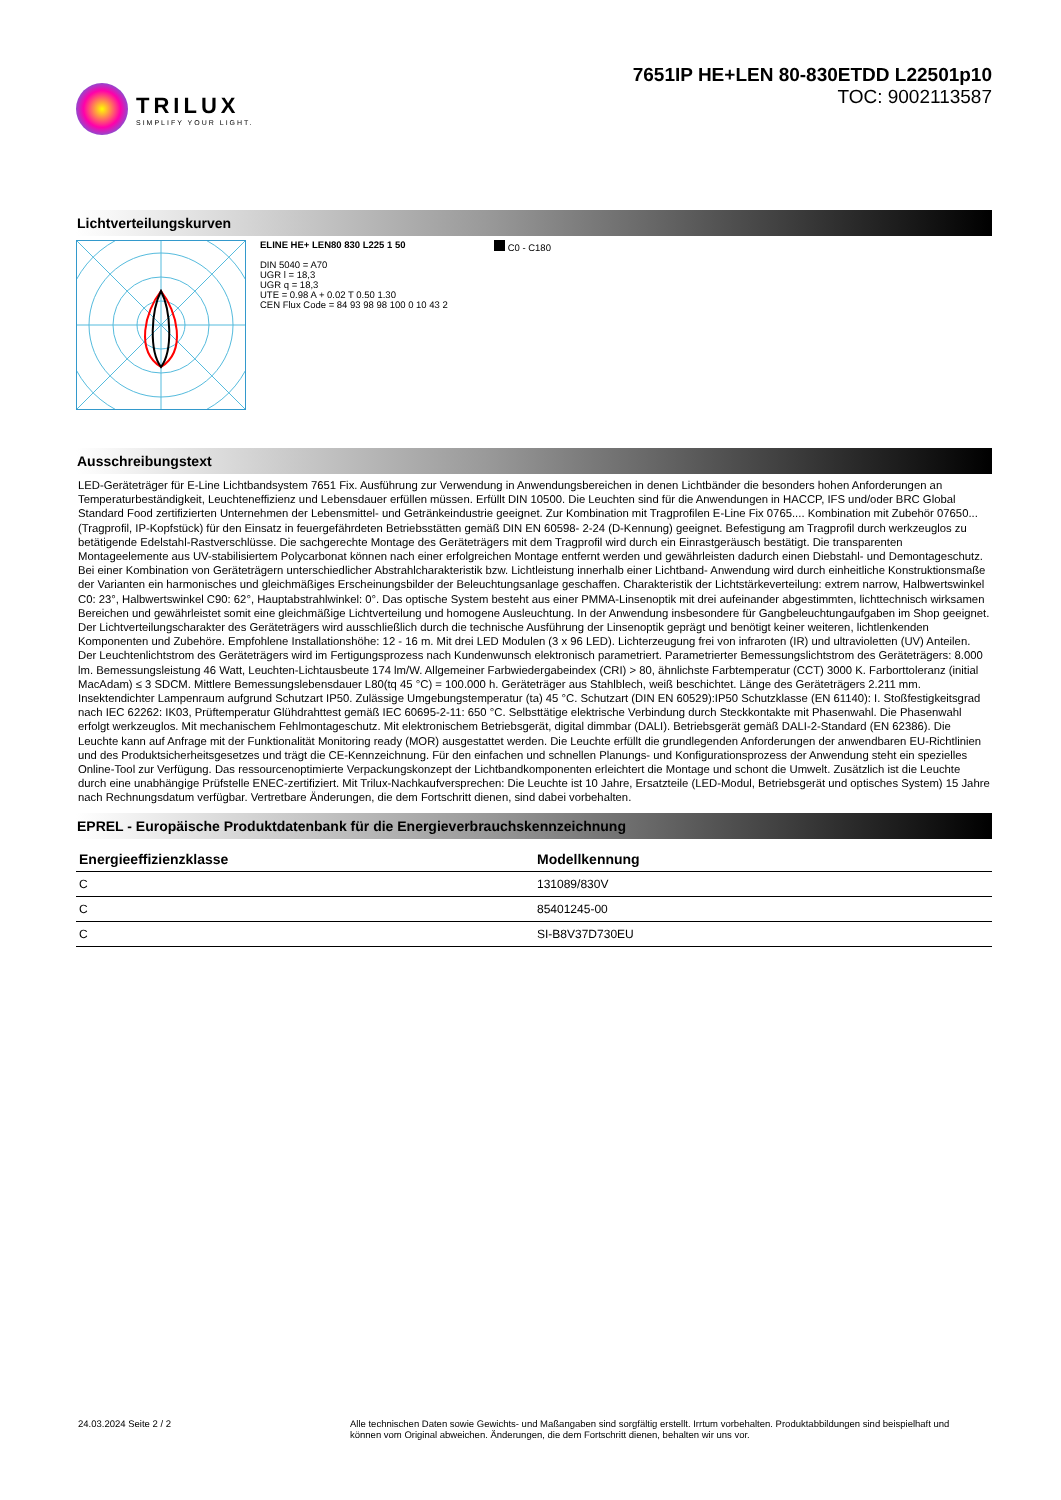TRILUX
SIMPLIFY YOUR LIGHT.
7651IP HE+LEN 80-830ETDD L22501p10
TOC: 9002113587
Lichtverteilungskurven
ELINE HE+ LEN80 830 L225 1 50
DIN 5040 = A70
UGR l = 18,3
UGR q = 18,3
UTE = 0.98 A + 0.02 T 0.50 1.30
CEN Flux Code = 84 93 98 98 100 0 10 43 2
C0 - C180
Ausschreibungstext
LED-Geräteträger für E-Line Lichtbandsystem 7651 Fix. Ausführung zur Verwendung in Anwendungsbereichen in denen Lichtbänder die besonders hohen Anforderungen an Temperaturbeständigkeit, Leuchteneffizienz und Lebensdauer erfüllen müssen. Erfüllt DIN 10500. Die Leuchten sind für die Anwendungen in HACCP, IFS und/oder BRC Global Standard Food zertifizierten Unternehmen der Lebensmittel- und Getränkeindustrie geeignet. Zur Kombination mit Tragprofilen E-Line Fix 0765.... Kombination mit Zubehör 07650... (Tragprofil, IP-Kopfstück) für den Einsatz in feuergefährdeten Betriebsstätten gemäß DIN EN 60598- 2-24 (D-Kennung) geeignet. Befestigung am Tragprofil durch werkzeuglos zu betätigende Edelstahl-Rastverschlüsse. Die sachgerechte Montage des Geräteträgers mit dem Tragprofil wird durch ein Einrastgeräusch bestätigt. Die transparenten Montageelemente aus UV-stabilisiertem Polycarbonat können nach einer erfolgreichen Montage entfernt werden und gewährleisten dadurch einen Diebstahl- und Demontageschutz. Bei einer Kombination von Geräteträgern unterschiedlicher Abstrahlcharakteristik bzw. Lichtleistung innerhalb einer Lichtband- Anwendung wird durch einheitliche Konstruktionsmaße der Varianten ein harmonisches und gleichmäßiges Erscheinungsbilder der Beleuchtungsanlage geschaffen. Charakteristik der Lichtstärkeverteilung: extrem narrow, Halbwertswinkel C0: 23°, Halbwertswinkel C90: 62°, Hauptabstrahlwinkel: 0°. Das optische System besteht aus einer PMMA-Linsenoptik mit drei aufeinander abgestimmten, lichttechnisch wirksamen Bereichen und gewährleistet somit eine gleichmäßige Lichtverteilung und homogene Ausleuchtung. In der Anwendung insbesondere für Gangbeleuchtungaufgaben im Shop geeignet. Der Lichtverteilungscharakter des Geräteträgers wird ausschließlich durch die technische Ausführung der Linsenoptik geprägt und benötigt keiner weiteren, lichtlenkenden Komponenten und Zubehöre. Empfohlene Installationshöhe: 12 - 16 m. Mit drei LED Modulen (3 x 96 LED). Lichterzeugung frei von infraroten (IR) und ultravioletten (UV) Anteilen. Der Leuchtenlichtstrom des Geräteträgers wird im Fertigungsprozess nach Kundenwunsch elektronisch parametriert. Parametrierter Bemessungslichtstrom des Geräteträgers: 8.000 lm. Bemessungsleistung 46 Watt, Leuchten-Lichtausbeute 174 lm/W. Allgemeiner Farbwiedergabeindex (CRI) > 80, ähnlichste Farbtemperatur (CCT) 3000 K. Farborttoleranz (initial MacAdam) ≤ 3 SDCM. Mittlere Bemessungslebensdauer L80(tq 45 °C) = 100.000 h. Geräteträger aus Stahlblech, weiß beschichtet. Länge des Geräteträgers 2.211 mm. Insektendichter Lampenraum aufgrund Schutzart IP50. Zulässige Umgebungstemperatur (ta) 45 °C. Schutzart (DIN EN 60529):IP50 Schutzklasse (EN 61140): I. Stoßfestigkeitsgrad nach IEC 62262: IK03, Prüftemperatur Glühdrahttest gemäß IEC 60695-2-11: 650 °C. Selbsttätige elektrische Verbindung durch Steckkontakte mit Phasenwahl. Die Phasenwahl erfolgt werkzeuglos. Mit mechanischem Fehlmontageschutz. Mit elektronischem Betriebsgerät, digital dimmbar (DALI). Betriebsgerät gemäß DALI-2-Standard (EN 62386). Die Leuchte kann auf Anfrage mit der Funktionalität Monitoring ready (MOR) ausgestattet werden. Die Leuchte erfüllt die grundlegenden Anforderungen der anwendbaren EU-Richtlinien und des Produktsicherheitsgesetzes und trägt die CE-Kennzeichnung. Für den einfachen und schnellen Planungs- und Konfigurationsprozess der Anwendung steht ein spezielles Online-Tool zur Verfügung. Das ressourcenoptimierte Verpackungskonzept der Lichtbandkomponenten erleichtert die Montage und schont die Umwelt. Zusätzlich ist die Leuchte durch eine unabhängige Prüfstelle ENEC-zertifiziert. Mit Trilux-Nachkaufversprechen: Die Leuchte ist 10 Jahre, Ersatzteile (LED-Modul, Betriebsgerät und optisches System) 15 Jahre nach Rechnungsdatum verfügbar. Vertretbare Änderungen, die dem Fortschritt dienen, sind dabei vorbehalten.
EPREL - Europäische Produktdatenbank für die Energieverbrauchskennzeichnung
| Energieeffizienzklasse | Modellkennung |
| --- | --- |
| C | 131089/830V |
| C | 85401245-00 |
| C | SI-B8V37D730EU |
24.03.2024 Seite 2 / 2 Alle technischen Daten sowie Gewichts- und Maßangaben sind sorgfältig erstellt. Irrtum vorbehalten. Produktabbildungen sind beispielhaft und können vom Original abweichen. Änderungen, die dem Fortschritt dienen, behalten wir uns vor.